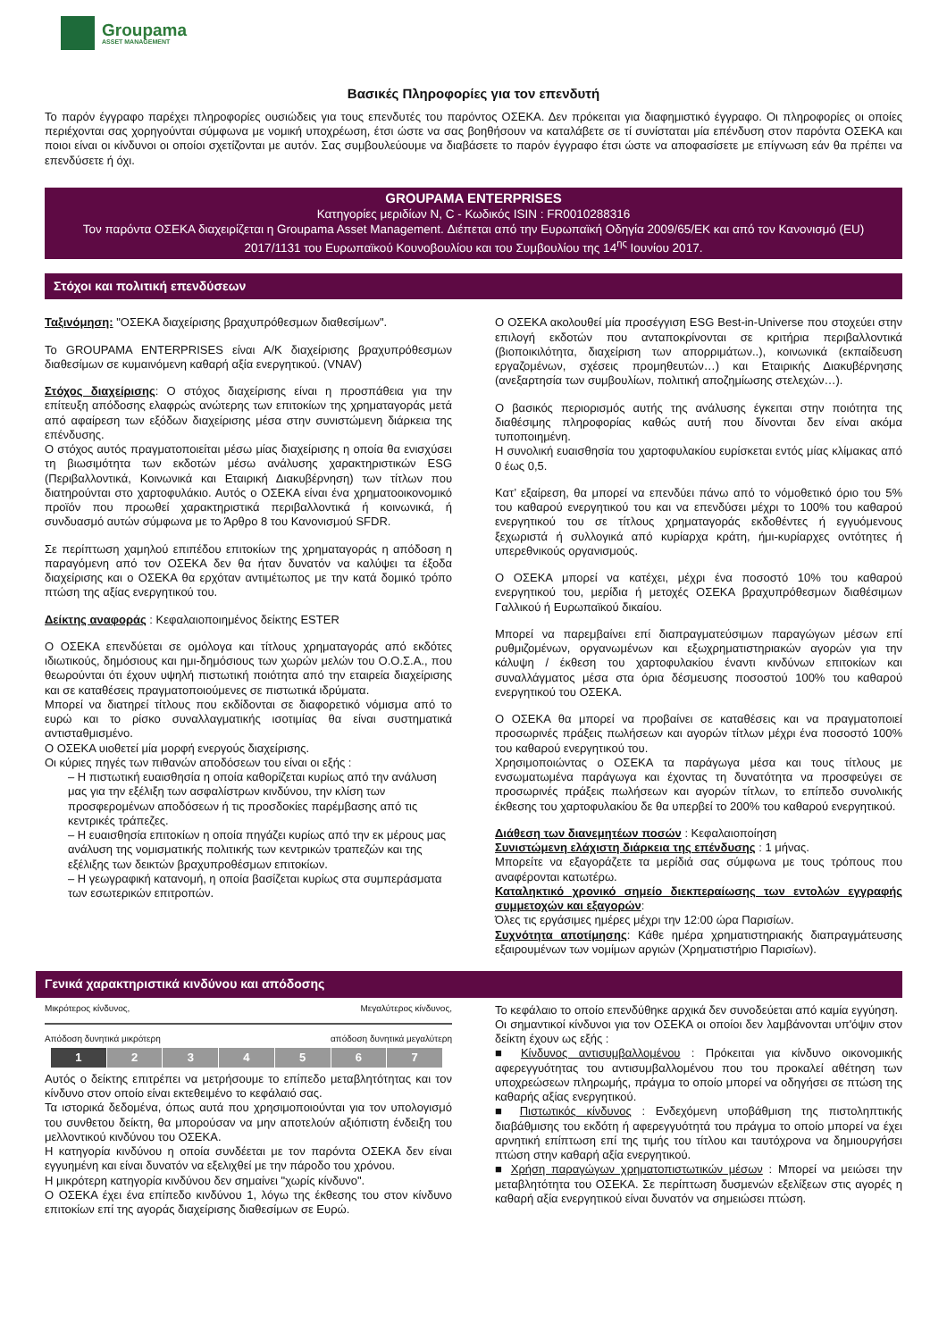Groupama
ASSET MANAGEMENT
Βασικές Πληροφορίες για τον επενδυτή
Το παρόν έγγραφο παρέχει πληροφορίες ουσιώδεις για τους επενδυτές του παρόντος ΟΣΕΚΑ. Δεν πρόκειται για διαφημιστικό έγγραφο. Οι πληροφορίες οι οποίες περιέχονται σας χορηγούνται σύμφωνα με νομική υποχρέωση, έτσι ώστε να σας βοηθήσουν να καταλάβετε σε τί συνίσταται μία επένδυση στον παρόντα ΟΣΕΚΑ και ποιοι είναι οι κίνδυνοι οι οποίοι σχετίζονται με αυτόν. Σας συμβουλεύουμε να διαβάσετε το παρόν έγγραφο έτσι ώστε να αποφασίσετε με επίγνωση εάν θα πρέπει να επενδύσετε ή όχι.
GROUPAMA ENTERPRISES
Κατηγορίες μεριδίων N, C - Κωδικός ISIN : FR0010288316
Τον παρόντα ΟΣΕΚΑ διαχειρίζεται η Groupama Asset Management. Διέπεται από την Ευρωπαϊκή Οδηγία 2009/65/ΕΚ και από τον Κανονισμό (EU) 2017/1131 του Ευρωπαϊκού Κουνοβουλίου και του Συμβουλίου της 14<sup>ης</sup> Ιουνίου 2017.
Στόχοι και πολιτική επενδύσεων
Ταξινόμηση: "ΟΣΕΚΑ διαχείρισης βραχυπρόθεσμων διαθεσίμων".
Το GROUPAMA ENTERPRISES είναι Α/Κ διαχείρισης βραχυπρόθεσμων διαθεσίμων σε κυμαινόμενη καθαρή αξία ενεργητικού. (VNAV)
Στόχος διαχείρισης: Ο στόχος διαχείρισης είναι η προσπάθεια για την επίτευξη απόδοσης ελαφρώς ανώτερης των επιτοκίων της χρηματαγοράς μετά από αφαίρεση των εξόδων διαχείρισης μέσα στην συνιστώμενη διάρκεια της επένδυσης.
Ο στόχος αυτός πραγματοποιείται μέσω μίας διαχείρισης η οποία θα ενισχύσει τη βιωσιμότητα των εκδοτών μέσω ανάλυσης χαρακτηριστικών ESG (Περιβαλλοντικά, Κοινωνικά και Εταιρική Διακυβέρνηση) των τίτλων που διατηρούνται στο χαρτοφυλάκιο. Αυτός ο ΟΣΕΚΑ είναι ένα χρηματοοικονομικό προϊόν που προωθεί χαρακτηριστικά περιβαλλοντικά ή κοινωνικά, ή συνδυασμό αυτών σύμφωνα με το Άρθρο 8 του Κανονισμού SFDR.
Σε περίπτωση χαμηλού επιπέδου επιτοκίων της χρηματαγοράς η απόδοση η παραγόμενη από τον ΟΣΕΚΑ δεν θα ήταν δυνατόν να καλύψει τα έξοδα διαχείρισης και ο ΟΣΕΚΑ θα ερχόταν αντιμέτωπος με την κατά δομικό τρόπο πτώση της αξίας ενεργητικού του.
Δείκτης αναφοράς : Κεφαλαιοποιημένος δείκτης ESTER
Ο ΟΣΕΚΑ επενδύεται σε ομόλογα και τίτλους χρηματαγοράς από εκδότες ιδιωτικούς, δημόσιους και ημι-δημόσιους των χωρών μελών του Ο.Ο.Σ.Α., που θεωρούνται ότι έχουν υψηλή πιστωτική ποιότητα από την εταιρεία διαχείρισης και σε καταθέσεις πραγματοποιούμενες σε πιστωτικά ιδρύματα.
Μπορεί να διατηρεί τίτλους που εκδίδονται σε διαφορετικό νόμισμα από το ευρώ και το ρίσκο συναλλαγματικής ισοτιμίας θα είναι συστηματικά αντισταθμισμένο.
Ο ΟΣΕΚΑ υιοθετεί μία μορφή ενεργούς διαχείρισης.
Οι κύριες πηγές των πιθανών αποδόσεων του είναι οι εξής :
– Η πιστωτική ευαισθησία η οποία καθορίζεται κυρίως από την ανάλυση μας για την εξέλιξη των ασφαλίστρων κινδύνου, την κλίση των προσφερομένων αποδόσεων ή τις προσδοκίες παρέμβασης από τις κεντρικές τράπεζες.
– Η ευαισθησία επιτοκίων η οποία πηγάζει κυρίως από την εκ μέρους μας ανάλυση της νομισματικής πολιτικής των κεντρικών τραπεζών και της εξέλιξης των δεικτών βραχυπροθέσμων επιτοκίων.
– Η γεωγραφική κατανομή, η οποία βασίζεται κυρίως στα συμπεράσματα των εσωτερικών επιτροπών.
Ο ΟΣΕΚΑ ακολουθεί μία προσέγγιση ESG Best-in-Universe που στοχεύει στην επιλογή εκδοτών που ανταποκρίνονται σε κριτήρια περιβαλλοντικά (βιοποικιλότητα, διαχείριση των απορριμάτων..), κοινωνικά (εκπαίδευση εργαζομένων, σχέσεις προμηθευτών…) και Εταιρικής Διακυβέρνησης (ανεξαρτησία των συμβουλίων, πολιτική αποζημίωσης στελεχών…).
Ο βασικός περιορισμός αυτής της ανάλυσης έγκειται στην ποιότητα της διαθέσιμης πληροφορίας καθώς αυτή που δίνονται δεν είναι ακόμα τυποποιημένη.
Η συνολική ευαισθησία του χαρτοφυλακίου ευρίσκεται εντός μίας κλίμακας από 0 έως 0,5.
Κατ’ εξαίρεση, θα μπορεί να επενδύει πάνω από το νόμοθετικό όριο του 5% του καθαρού ενεργητικού του και να επενδύσει μέχρι το 100% του καθαρού ενεργητικού του σε τίτλους χρηματαγοράς εκδοθέντες ή εγγυόμενους ξεχωριστά ή συλλογικά από κυρίαρχα κράτη, ήμι-κυρίαρχες οντότητες ή υπερεθνικούς οργανισμούς.
Ο ΟΣΕΚΑ μπορεί να κατέχει, μέχρι ένα ποσοστό 10% του καθαρού ενεργητικού του, μερίδια ή μετοχές ΟΣΕΚΑ βραχυπρόθεσμων διαθέσιμων Γαλλικού ή Ευρωπαϊκού δικαίου.
Μπορεί να παρεμβαίνει επί διαπραγματεύσιμων παραγώγων μέσων επί ρυθμιζομένων, οργανωμένων και εξωχρηματιστηριακών αγορών για την κάλυψη / έκθεση του χαρτοφυλακίου έναντι κινδύνων επιτοκίων και συναλλάγματος μέσα στα όρια δέσμευσης ποσοστού 100% του καθαρού ενεργητικού του ΟΣΕΚΑ.
Ο ΟΣΕΚΑ θα μπορεί να προβαίνει σε καταθέσεις και να πραγματοποιεί προσωρινές πράξεις πωλήσεων και αγορών τίτλων μέχρι ένα ποσοστό 100% του καθαρού ενεργητικού του.
Χρησιμοποιώντας ο ΟΣΕΚΑ τα παράγωγα μέσα και τους τίτλους με ενσωματωμένα παράγωγα και έχοντας τη δυνατότητα να προσφεύγει σε προσωρινές πράξεις πωλήσεων και αγορών τίτλων, το επίπεδο συνολικής έκθεσης του χαρτοφυλακίου δε θα υπερβεί το 200% του καθαρού ενεργητικού.
Διάθεση των διανεμητέων ποσών : Κεφαλαιοποίηση
Συνιστώμενη ελάχιστη διάρκεια της επένδυσης : 1 μήνας.
Μπορείτε να εξαγοράζετε τα μερίδιά σας σύμφωνα με τους τρόπους που αναφέρονται κατωτέρω.
Καταληκτικό χρονικό σημείο διεκπεραίωσης των εντολών εγγραφής συμμετοχών και εξαγορών:
Όλες τις εργάσιμες ημέρες μέχρι την 12:00 ώρα Παρισίων.
Συχνότητα αποτίμησης: Κάθε ημέρα χρηματιστηριακής διαπραγμάτευσης εξαιρουμένων των νομίμων αργιών (Χρηματιστήριο Παρισίων).
Γενικά χαρακτηριστικά κινδύνου και απόδοσης
Μικρότερος κίνδυνος, Μεγαλύτερος κίνδυνος,
Απόδοση δυνητικά μικρότερη απόδοση δυνητικά μεγαλύτερη
| 1 | 2 | 3 | 4 | 5 | 6 | 7 |
Αυτός ο δείκτης επιτρέπει να μετρήσουμε το επίπεδο μεταβλητότητας και τον κίνδυνο στον οποίο είναι εκτεθειμένο το κεφάλαιό σας.
Τα ιστορικά δεδομένα, όπως αυτά που χρησιμοποιούνται για τον υπολογισμό του συνθετου δείκτη, θα μπορούσαν να μην αποτελούν αξιόπιστη ένδειξη του μελλοντικού κινδύνου του ΟΣΕΚΑ.
Η κατηγορία κινδύνου η οποία συνδέεται με τον παρόντα ΟΣΕΚΑ δεν είναι εγγυημένη και είναι δυνατόν να εξελιχθεί με την πάροδο του χρόνου.
Η μικρότερη κατηγορία κινδύνου δεν σημαίνει "χωρίς κίνδυνο".
Ο ΟΣΕΚΑ έχει ένα επίπεδο κινδύνου 1, λόγω της έκθεσης του στον κίνδυνο επιτοκίων επί της αγοράς διαχείρισης διαθεσίμων σε Ευρώ.
Το κεφάλαιο το οποίο επενδύθηκε αρχικά δεν συνοδεύεται από καμία εγγύηση.
Οι σημαντικοί κίνδυνοι για τον ΟΣΕΚΑ οι οποίοι δεν λαμβάνονται υπ'όψιν στον δείκτη έχουν ως εξής :
■ Κίνδυνος αντισυμβαλλομένου : Πρόκειται για κίνδυνο οικονομικής αφερεγγυότητας του αντισυμβαλλομένου που του προκαλεί αθέτηση των υποχρεώσεων πληρωμής, πράγμα το οποίο μπορεί να οδηγήσει σε πτώση της καθαρής αξίας ενεργητικού.
■ Πιστωτικός κίνδυνος : Ενδεχόμενη υποβάθμιση της πιστοληπτικής διαβάθμισης του εκδότη ή αφερεγγυότητά του πράγμα το οποίο μπορεί να έχει αρνητική επίπτωση επί της τιμής του τίτλου και ταυτόχρονα να δημιουργήσει πτώση στην καθαρή αξία ενεργητικού.
■ Χρήση παραγώγων χρηματοπιστωτικών μέσων : Μπορεί να μειώσει την μεταβλητότητα του ΟΣΕΚΑ. Σε περίπτωση δυσμενών εξελίξεων στις αγορές η καθαρή αξία ενεργητικού είναι δυνατόν να σημειώσει πτώση.